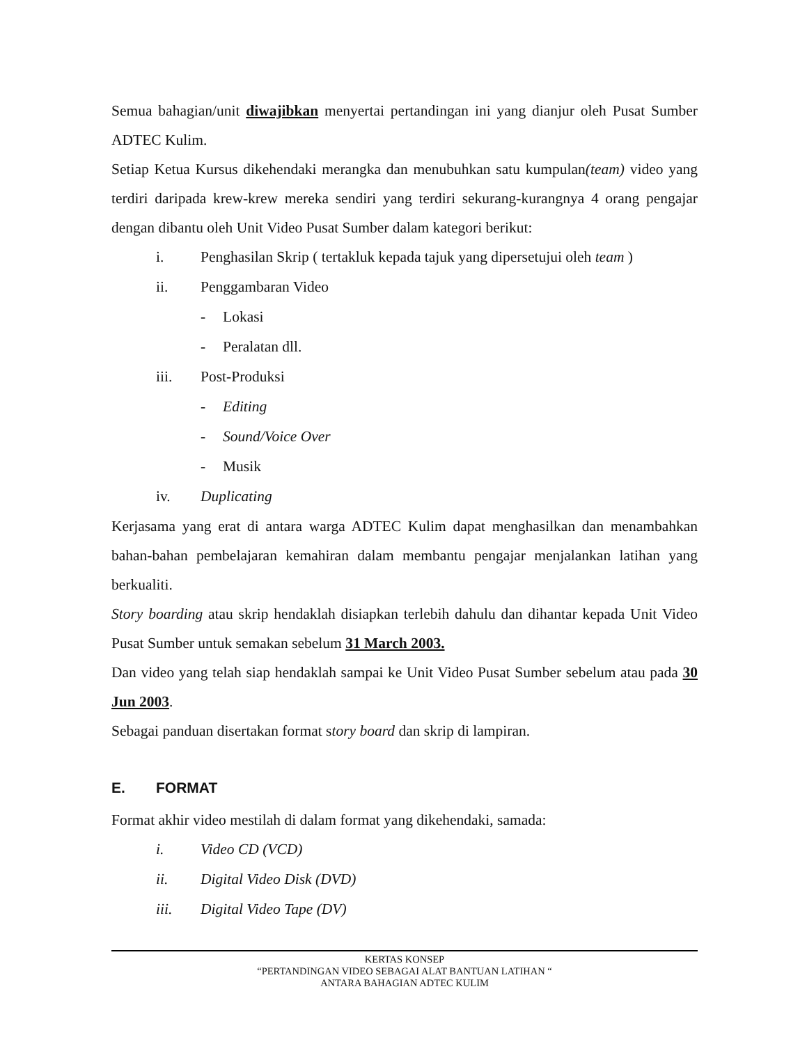Semua bahagian/unit diwajibkan menyertai pertandingan ini yang dianjur oleh Pusat Sumber ADTEC Kulim.
Setiap Ketua Kursus dikehendaki merangka dan menubuhkan satu kumpulan(team) video yang terdiri daripada krew-krew mereka sendiri yang terdiri sekurang-kurangnya 4 orang pengajar dengan dibantu oleh Unit Video Pusat Sumber dalam kategori berikut:
i. Penghasilan Skrip ( tertakluk kepada tajuk yang dipersetujui oleh team )
ii. Penggambaran Video
- Lokasi
- Peralatan dll.
iii. Post-Produksi
- Editing
- Sound/Voice Over
- Musik
iv. Duplicating
Kerjasama yang erat di antara warga ADTEC Kulim dapat menghasilkan dan menambahkan bahan-bahan pembelajaran kemahiran dalam membantu pengajar menjalankan latihan yang berkualiti.
Story boarding atau skrip hendaklah disiapkan terlebih dahulu dan dihantar kepada Unit Video Pusat Sumber untuk semakan sebelum 31 March 2003.
Dan video yang telah siap hendaklah sampai ke Unit Video Pusat Sumber sebelum atau pada 30 Jun 2003.
Sebagai panduan disertakan format story board dan skrip di lampiran.
E. FORMAT
Format akhir video mestilah di dalam format yang dikehendaki, samada:
i. Video CD (VCD)
ii. Digital Video Disk (DVD)
iii. Digital Video Tape (DV)
KERTAS KONSEP
“PERTANDINGAN VIDEO SEBAGAI ALAT BANTUAN LATIHAN “
ANTARA BAHAGIAN ADTEC KULIM